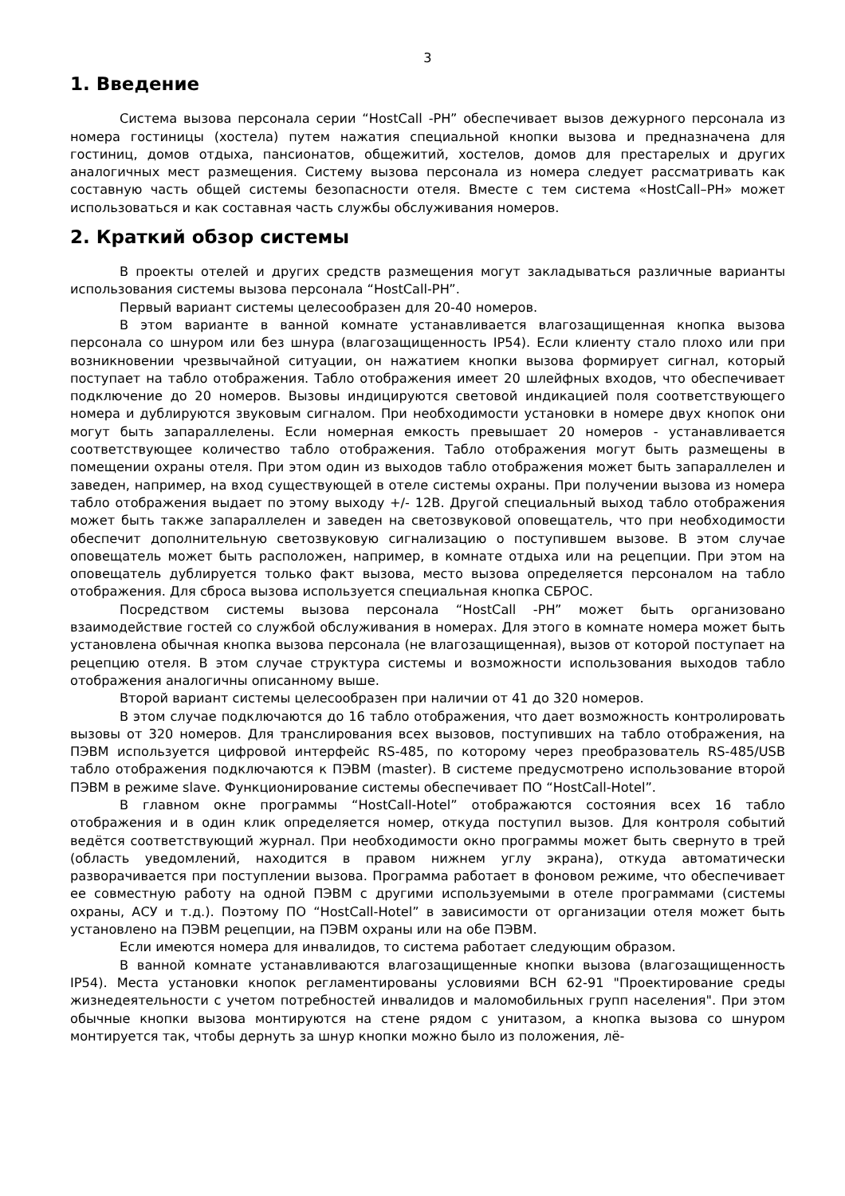3
1. Введение
Система вызова персонала серии “HostCall -PH” обеспечивает вызов дежурного персонала из номера гостиницы (хостела) путем нажатия специальной кнопки вызова и предназначена для гостиниц, домов отдыха, пансионатов, общежитий, хостелов, домов для престарелых и других аналогичных мест размещения. Систему вызова персонала из номера следует рассматривать как составную часть общей системы безопасности отеля. Вместе с тем система «HostCall–PH» может использоваться и как составная часть службы обслуживания номеров.
2. Краткий обзор системы
В проекты отелей и других средств размещения могут закладываться различные варианты использования системы вызова персонала “HostCall-PH”.
Первый вариант системы целесообразен для 20-40 номеров.
В этом варианте в ванной комнате устанавливается влагозащищенная кнопка вызова персонала со шнуром или без шнура (влагозащищенность IP54). Если клиенту стало плохо или при возникновении чрезвычайной ситуации, он нажатием кнопки вызова формирует сигнал, который поступает на табло отображения. Табло отображения имеет 20 шлейфных входов, что обеспечивает подключение до 20 номеров. Вызовы индицируются световой индикацией поля соответствующего номера и дублируются звуковым сигналом. При необходимости установки в номере двух кнопок они могут быть запараллелены. Если номерная емкость превышает 20 номеров - устанавливается соответствующее количество табло отображения. Табло отображения могут быть размещены в помещении охраны отеля. При этом один из выходов табло отображения может быть запараллелен и заведен, например, на вход существующей в отеле системы охраны. При получении вызова из номера табло отображения выдает по этому выходу +/- 12В. Другой специальный выход табло отображения может быть также запараллелен и заведен на светозвуковой оповещатель, что при необходимости обеспечит дополнительную светозвуковую сигнализацию о поступившем вызове. В этом случае оповещатель может быть расположен, например, в комнате отдыха или на рецепции. При этом на оповещатель дублируется только факт вызова, место вызова определяется персоналом на табло отображения. Для сброса вызова используется специальная кнопка СБРОС.
Посредством системы вызова персонала “HostCall -PH” может быть организовано взаимодействие гостей со службой обслуживания в номерах. Для этого в комнате номера может быть установлена обычная кнопка вызова персонала (не влагозащищенная), вызов от которой поступает на рецепцию отеля. В этом случае структура системы и возможности использования выходов табло отображения аналогичны описанному выше.
Второй вариант системы целесообразен при наличии от 41 до 320 номеров.
В этом случае подключаются до 16 табло отображения, что дает возможность контролировать вызовы от 320 номеров. Для транслирования всех вызовов, поступивших на табло отображения, на ПЭВМ используется цифровой интерфейс RS-485, по которому через преобразователь RS-485/USB табло отображения подключаются к ПЭВМ (master). В системе предусмотрено использование второй ПЭВМ в режиме slave. Функционирование системы обеспечивает ПО “HostCall-Hotel”.
В главном окне программы “HostCall-Hotel” отображаются состояния всех 16 табло отображения и в один клик определяется номер, откуда поступил вызов. Для контроля событий ведётся соответствующий журнал. При необходимости окно программы может быть свернуто в трей (область уведомлений, находится в правом нижнем углу экрана), откуда автоматически разворачивается при поступлении вызова. Программа работает в фоновом режиме, что обеспечивает ее совместную работу на одной ПЭВМ с другими используемыми в отеле программами (системы охраны, АСУ и т.д.). Поэтому ПО “HostCall-Hotel” в зависимости от организации отеля может быть установлено на ПЭВМ рецепции, на ПЭВМ охраны или на обе ПЭВМ.
Если имеются номера для инвалидов, то система работает следующим образом.
В ванной комнате устанавливаются влагозащищенные кнопки вызова (влагозащищенность IP54). Места установки кнопок регламентированы условиями ВСН 62-91 "Проектирование среды жизнедеятельности с учетом потребностей инвалидов и маломобильных групп населения". При этом обычные кнопки вызова монтируются на стене рядом с унитазом, а кнопка вызова со шнуром монтируется так, чтобы дернуть за шнур кнопки можно было из положения, лё-